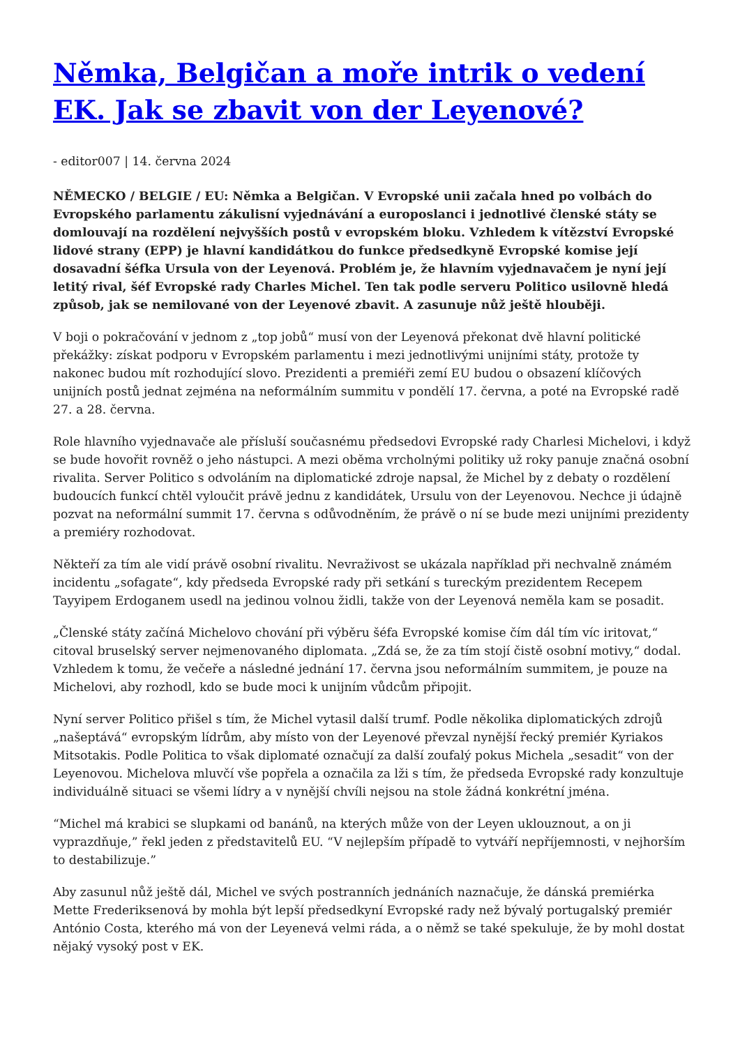Němka, Belgičan a moře intrik o vedení EK. Jak se zbavit von der Leyenové?
- editor007 | 14. června 2024
NĚMECKO / BELGIE / EU: Němka a Belgičan. V Evropské unii začala hned po volbách do Evropského parlamentu zákulisní vyjednávání a europoslanci i jednotlivé členské státy se domlouvají na rozdělení nejvyšších postů v evropském bloku. Vzhledem k vítězství Evropské lidové strany (EPP) je hlavní kandidátkou do funkce předsedkyně Evropské komise její dosavadní šéfka Ursula von der Leyenová. Problém je, že hlavním vyjednavačem je nyní její letitý rival, šéf Evropské rady Charles Michel. Ten tak podle serveru Politico usilovně hledá způsob, jak se nemilované von der Leyenové zbavit. A zasunuje nůž ještě hlouběji.
V boji o pokračování v jednom z „top jobů“ musí von der Leyenová překonat dvě hlavní politické překážky: získat podporu v Evropském parlamentu i mezi jednotlivými unijními státy, protože ty nakonec budou mít rozhodující slovo. Prezidenti a premiéři zemí EU budou o obsazení klíčových unijních postů jednat zejména na neformálním summitu v pondělí 17. června, a poté na Evropské radě 27. a 28. června.
Role hlavního vyjednavače ale přísluší současnému předsedovi Evropské rady Charlesi Michelovi, i když se bude hovořit rovněž o jeho nástupci. A mezi oběma vrcholnými politiky už roky panuje značná osobní rivalita. Server Politico s odvoláním na diplomatické zdroje napsal, že Michel by z debaty o rozdělení budoucích funkcí chtěl vyloučit právě jednu z kandidátek, Ursulu von der Leyenovou. Nechce ji údajně pozvat na neformální summit 17. června s odůvodněním, že právě o ní se bude mezi unijními prezidenty a premiéry rozhodovat.
Někteří za tím ale vidí právě osobní rivalitu. Nevraživost se ukázala například při nechvalně známém incidentu „sofagate“, kdy předseda Evropské rady při setkání s tureckým prezidentem Recepem Tayyipem Erdoganem usedl na jedinou volnou židli, takže von der Leyenová neměla kam se posadit.
„Členské státy začíná Michelovo chování při výběru šéfa Evropské komise čím dál tím víc iritovat,“ citoval bruselský server nejmenovaného diplomata. „Zdá se, že za tím stojí čistě osobní motivy,“ dodal. Vzhledem k tomu, že večeře a následné jednání 17. června jsou neformálním summitem, je pouze na Michelovi, aby rozhodl, kdo se bude moci k unijním vůdcům připojit.
Nyní server Politico přišel s tím, že Michel vytasil další trumf. Podle několika diplomatických zdrojů „našeptává“ evropským lídrům, aby místo von der Leyenové převzal nynější řecký premiér Kyriakos Mitsotakis. Podle Politica to však diplomaté označují za další zoufalý pokus Michela „sesadit“ von der Leyenovou. Michelova mluvčí vše popřela a označila za lži s tím, že předseda Evropské rady konzultuje individuálně situaci se všemi lídry a v nynější chvíli nejsou na stole žádná konkrétní jména.
“Michel má krabici se slupkami od banánů, na kterých může von der Leyen uklouznout, a on ji vyprazdňuje,” řekl jeden z představitelů EU. “V nejlepším případě to vytváří nepříjemnosti, v nejhorším to destabilizuje.”
Aby zasunul nůž ještě dál, Michel ve svých postranních jednáních naznačuje, že dánská premiérka Mette Frederiksenová by mohla být lepší předsedkyní Evropské rady než bývalý portugalský premiér António Costa, kterého má von der Leyenevá velmi ráda, a o němž se také spekuluje, že by mohl dostat nějaký vysoký post v EK.